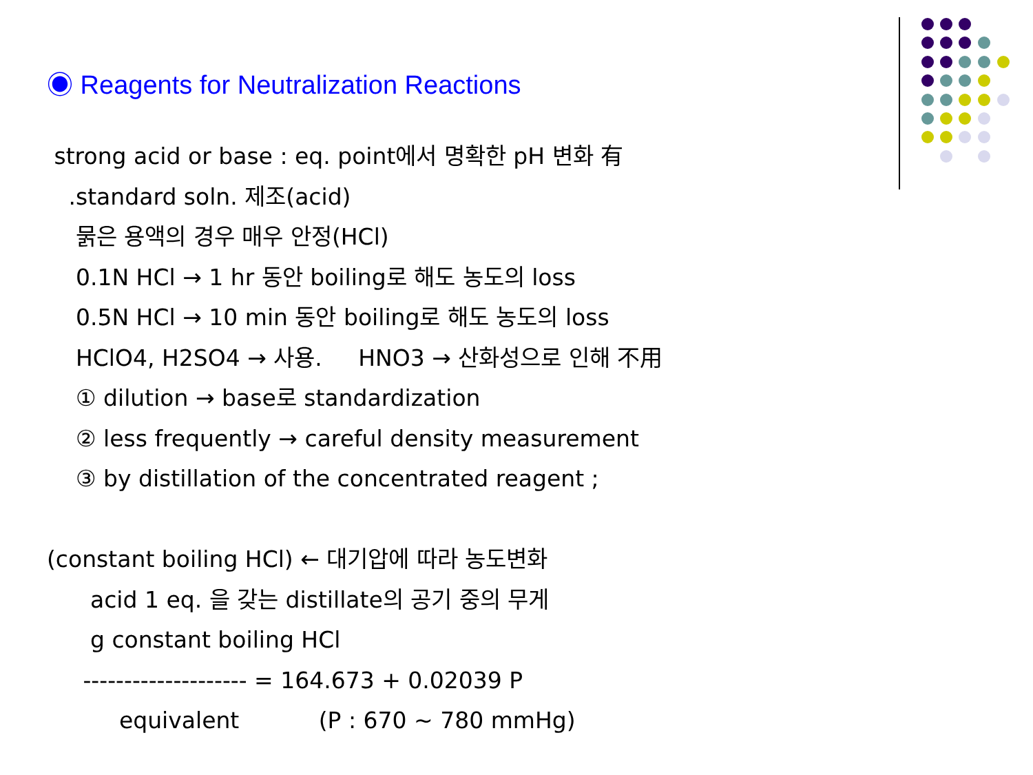◉ Reagents for Neutralization Reactions
strong acid or base : eq. point에서 명확한 pH 변화 有
.standard soln. 제조(acid)
묽은 용액의 경우 매우 안정(HCl)
0.1N HCl → 1 hr 동안 boiling로 해도 농도의 loss
0.5N HCl → 10 min 동안 boiling로 해도 농도의 loss
HClO4, H2SO4 → 사용. HNO3 → 산화성으로 인해 不用
① dilution → base로 standardization
② less frequently → careful density measurement
③ by distillation of the concentrated reagent ;
(constant boiling HCl) ← 대기압에 따라 농도변화
acid 1 eq. 을 갖는 distillate의 공기 중의 무게
g constant boiling HCl
-------------------- = 164.673 + 0.02039 P
equivalent (P : 670 ~ 780 mmHg)